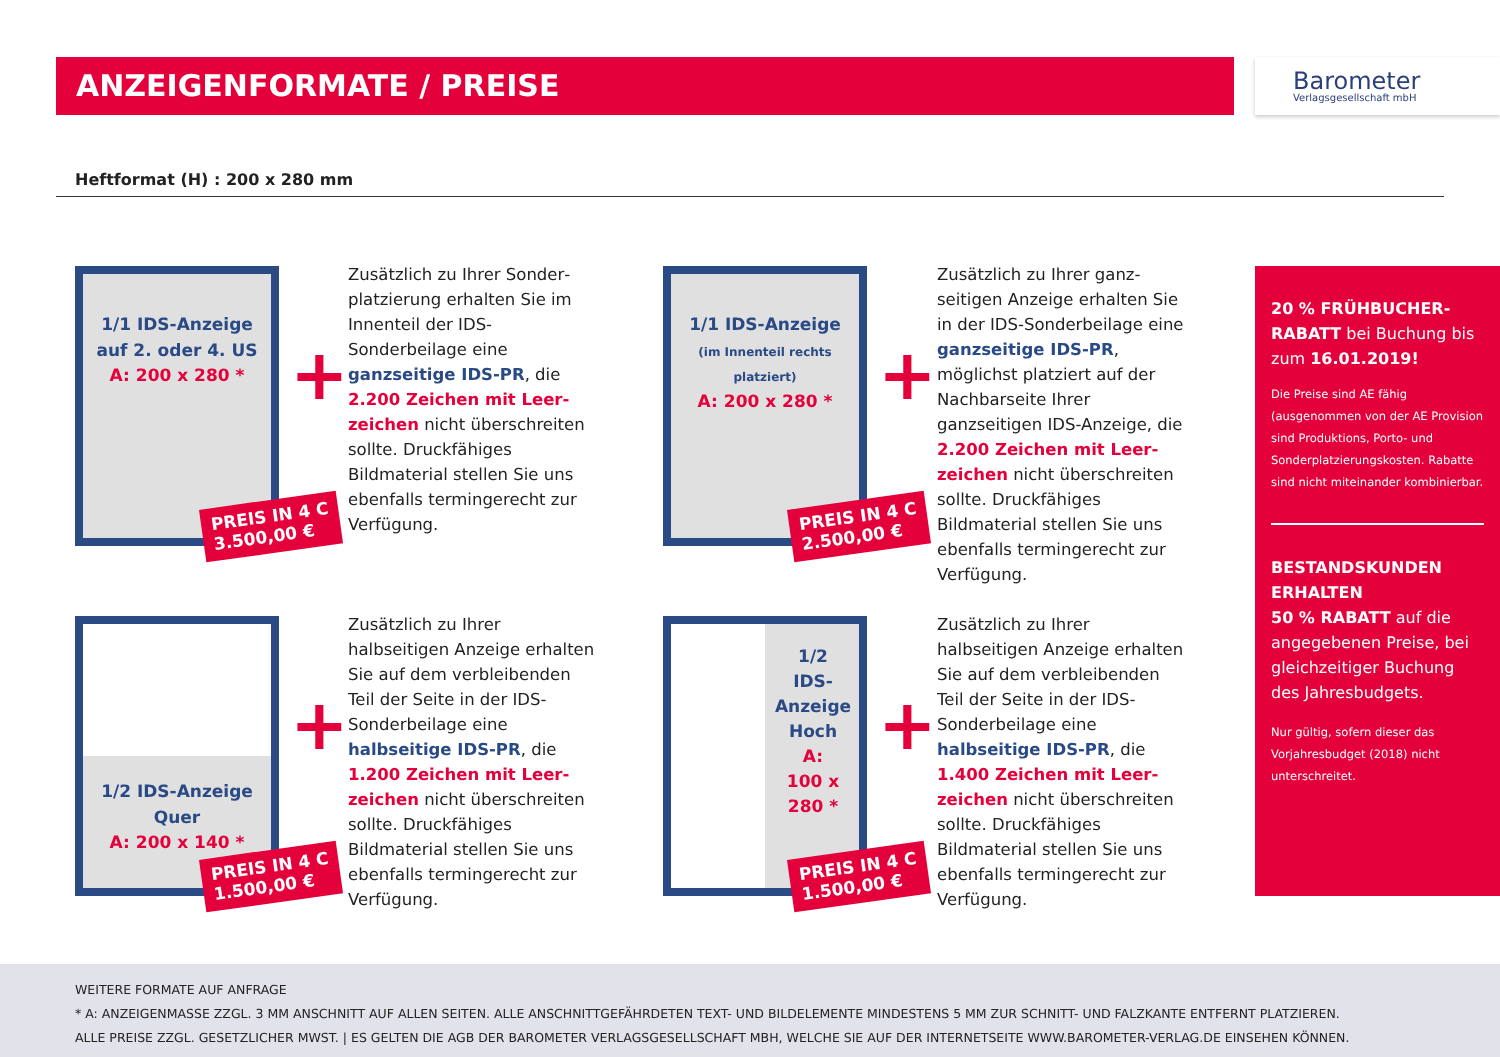ANZEIGENFORMATE / PREISE
Barometer
Verlagsgesellschaft mbH
Heftformat (H) : 200 x 280 mm
1/1 IDS-Anzeige
auf 2. oder 4. US
A: 200 x 280 *
PREIS IN 4 C
3.500,00 €
+
Zusätzlich zu Ihrer Sonder­platzierung erhalten Sie im Innenteil der IDS-Sonderbeilage eine ganzseitige IDS-PR, die 2.200 Zeichen mit Leer­zeichen nicht überschreiten sollte. Druckfähiges Bildmaterial stellen Sie uns ebenfalls termingerecht zur Verfügung.
1/1 IDS-Anzeige
(im Innenteil rechts platziert)
A: 200 x 280 *
PREIS IN 4 C
2.500,00 €
+
Zusätzlich zu Ihrer ganz­seitigen Anzeige erhalten Sie in der IDS-Sonderbeilage eine ganzseitige IDS-PR, möglichst platziert auf der Nachbarseite Ihrer ganzseitigen IDS-Anzeige, die 2.200 Zeichen mit Leer­zeichen nicht überschreiten sollte. Druckfähiges Bildmaterial stellen Sie uns ebenfalls termingerecht zur Verfügung.
1/2 IDS-Anzeige
Quer
A: 200 x 140 *
PREIS IN 4 C
1.500,00 €
+
Zusätzlich zu Ihrer halbseitigen Anzeige erhalten Sie auf dem verbleibenden Teil der Seite in der IDS-Sonderbeilage eine halbseitige IDS-PR, die 1.200 Zeichen mit Leer­zeichen nicht überschreiten sollte. Druckfähiges Bildmaterial stellen Sie uns ebenfalls termingerecht zur Verfügung.
1/2
IDS-
Anzeige
Hoch
A:
100 x 280 *
PREIS IN 4 C
1.500,00 €
+
Zusätzlich zu Ihrer halbseitigen Anzeige erhalten Sie auf dem verbleibenden Teil der Seite in der IDS-Sonderbeilage eine halbseitige IDS-PR, die 1.400 Zeichen mit Leer­zeichen nicht überschreiten sollte. Druckfähiges Bildmaterial stellen Sie uns ebenfalls termingerecht zur Verfügung.
20 % FRÜHBUCHER-RABATT bei Buchung bis zum 16.01.2019!
Die Preise sind AE fähig (ausgenommen von der AE Provision sind Produktions, Porto- und Sonderplatzierungs­kosten. Rabatte sind nicht miteinander kombinierbar.
BESTANDSKUNDEN ERHALTEN
50 % RABATT auf die angegebenen Preise, bei gleichzeitiger Buchung des Jahres­budgets.
Nur gültig, sofern dieser das Vorjahresbudget (2018) nicht unterschreitet.
WEITERE FORMATE AUF ANFRAGE
* A: ANZEIGENMASSE ZZGL. 3 MM ANSCHNITT AUF ALLEN SEITEN. ALLE ANSCHNITTGEFÄHRDETEN TEXT- UND BILDELEMENTE MINDESTENS 5 MM ZUR SCHNITT- UND FALZKANTE ENTFERNT PLATZIEREN.
ALLE PREISE ZZGL. GESETZLICHER MWST. | ES GELTEN DIE AGB DER BAROMETER VERLAGSGESELLSCHAFT MBH, WELCHE SIE AUF DER INTERNETSEITE WWW.BAROMETER-VERLAG.DE EINSEHEN KÖNNEN.